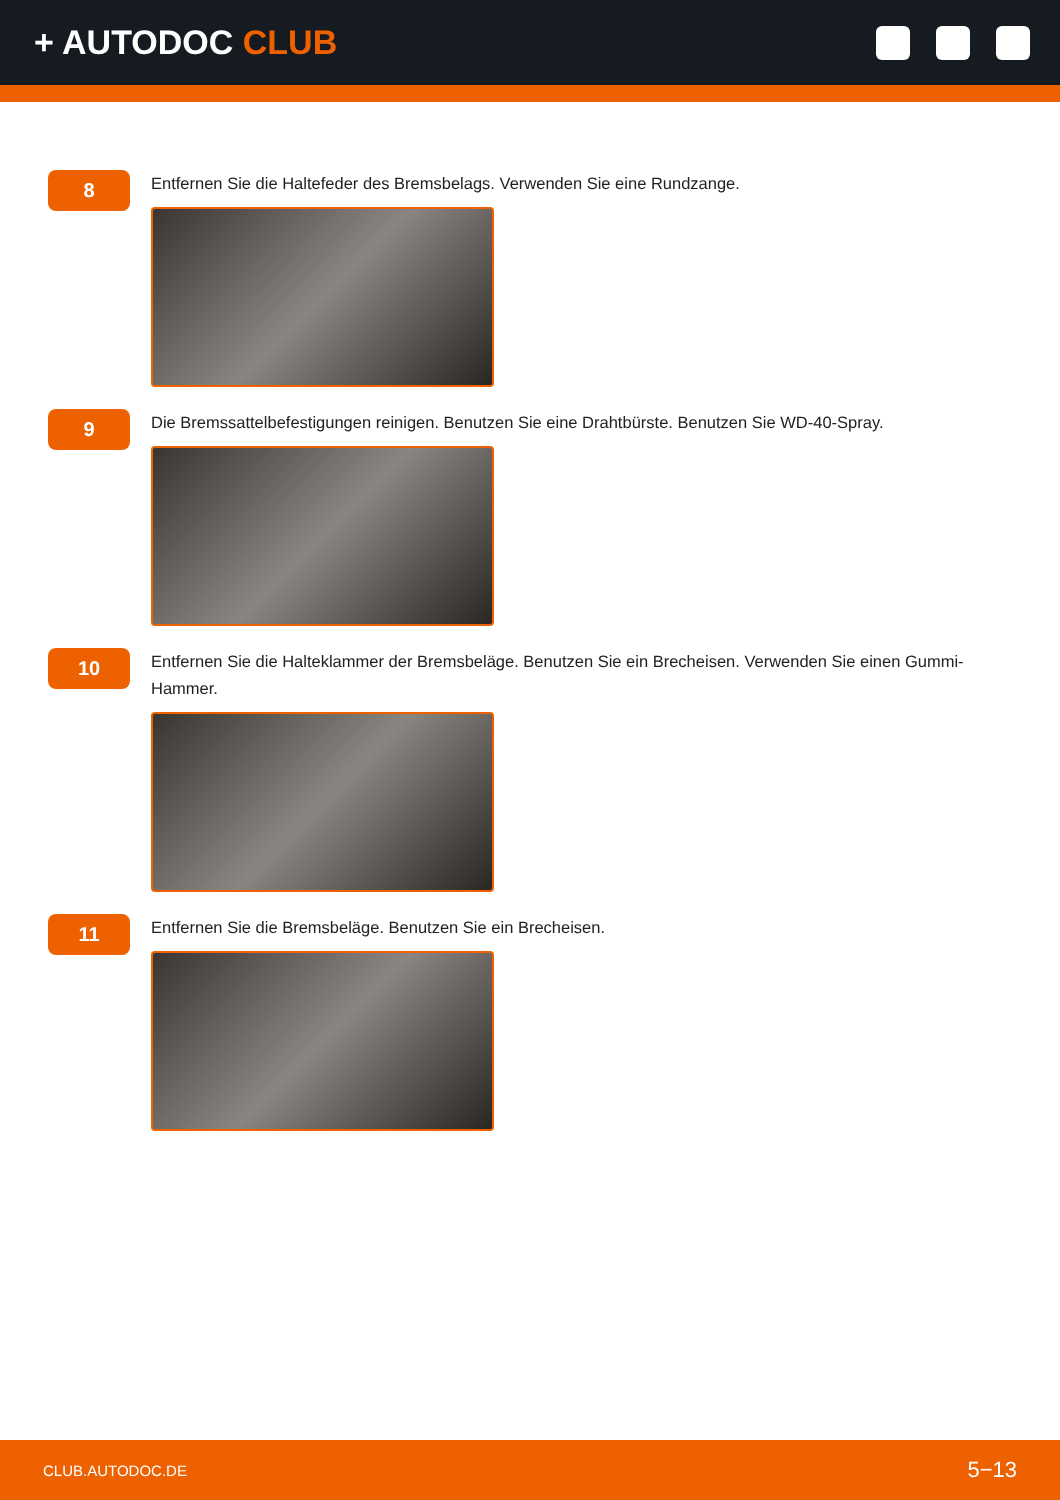+ AUTODOC CLUB
8
Entfernen Sie die Haltefeder des Bremsbelags. Verwenden Sie eine Rundzange.
9
Die Bremssattelbefestigungen reinigen. Benutzen Sie eine Drahtbürste. Benutzen Sie WD-40-Spray.
10
Entfernen Sie die Halteklammer der Bremsbeläge. Benutzen Sie ein Brecheisen. Verwenden Sie einen Gummi-Hammer.
11
Entfernen Sie die Bremsbeläge. Benutzen Sie ein Brecheisen.
CLUB.AUTODOC.DE 5−13